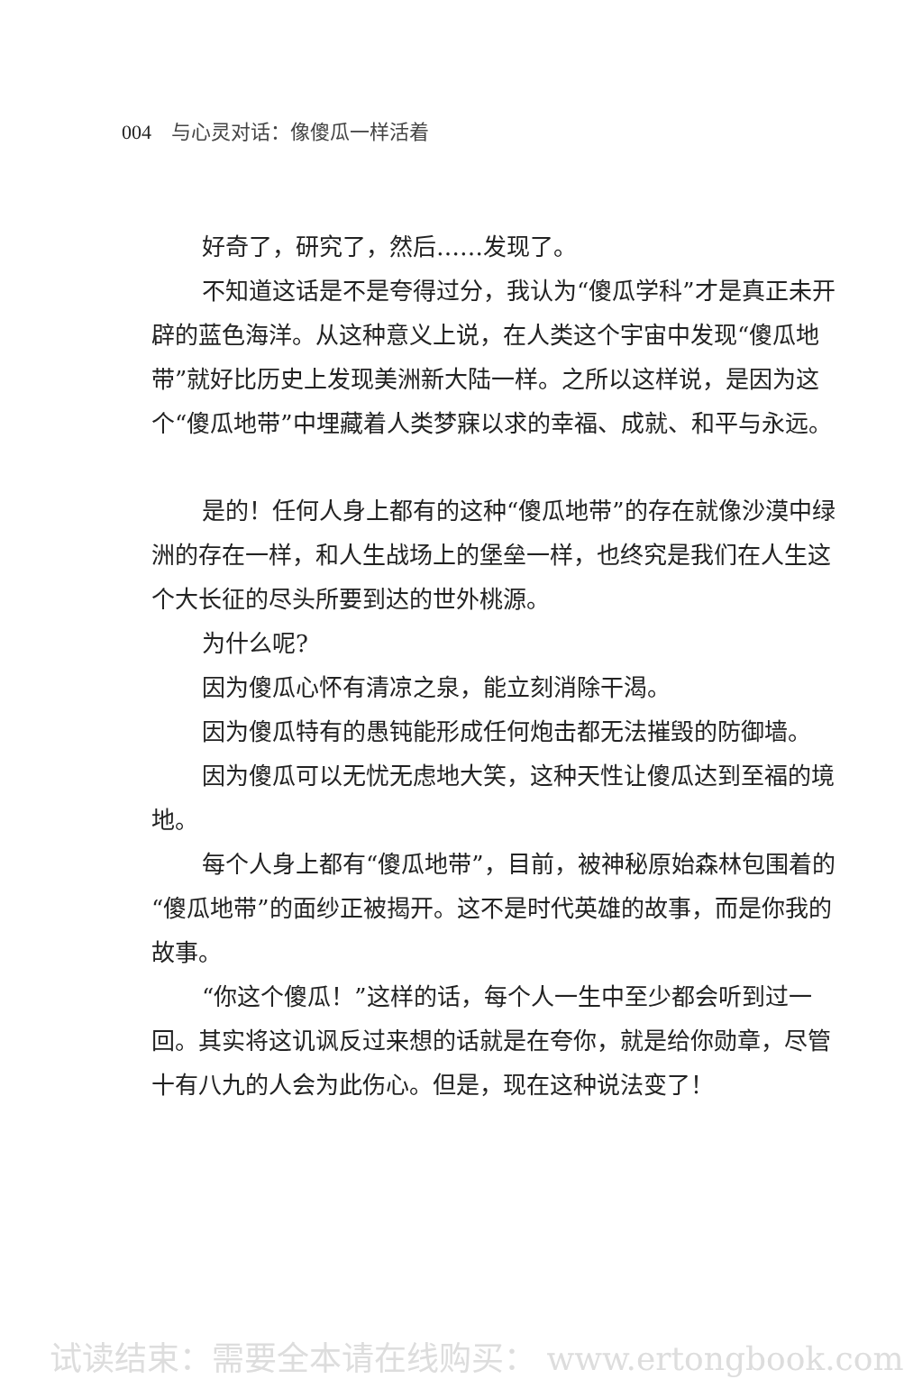004 与心灵对话：像傻瓜一样活着
好奇了，研究了，然后……发现了。
不知道这话是不是夸得过分，我认为“傻瓜学科”才是真正未开辟的蓝色海洋。从这种意义上说，在人类这个宇宙中发现“傻瓜地带”就好比历史上发现美洲新大陆一样。之所以这样说，是因为这个“傻瓜地带”中埋藏着人类梦寐以求的幸福、成就、和平与永远。
是的！任何人身上都有的这种“傻瓜地带”的存在就像沙漠中绿洲的存在一样，和人生战场上的堡垒一样，也终究是我们在人生这个大长征的尽头所要到达的世外桃源。
为什么呢?
因为傻瓜心怀有清凉之泉，能立刻消除干渴。
因为傻瓜特有的愚钝能形成任何炮击都无法摧毁的防御墙。
因为傻瓜可以无忧无虑地大笑，这种天性让傻瓜达到至福的境地。
每个人身上都有“傻瓜地带”，目前，被神秘原始森林包围着的“傻瓜地带”的面纱正被揭开。这不是时代英雄的故事，而是你我的故事。
“你这个傻瓜！”这样的话，每个人一生中至少都会听到过一回。其实将这讥讽反过来想的话就是在夸你，就是给你勋章，尽管十有八九的人会为此伤心。但是，现在这种说法变了！
试读结束：需要全本请在线购买： www.ertongbook.com